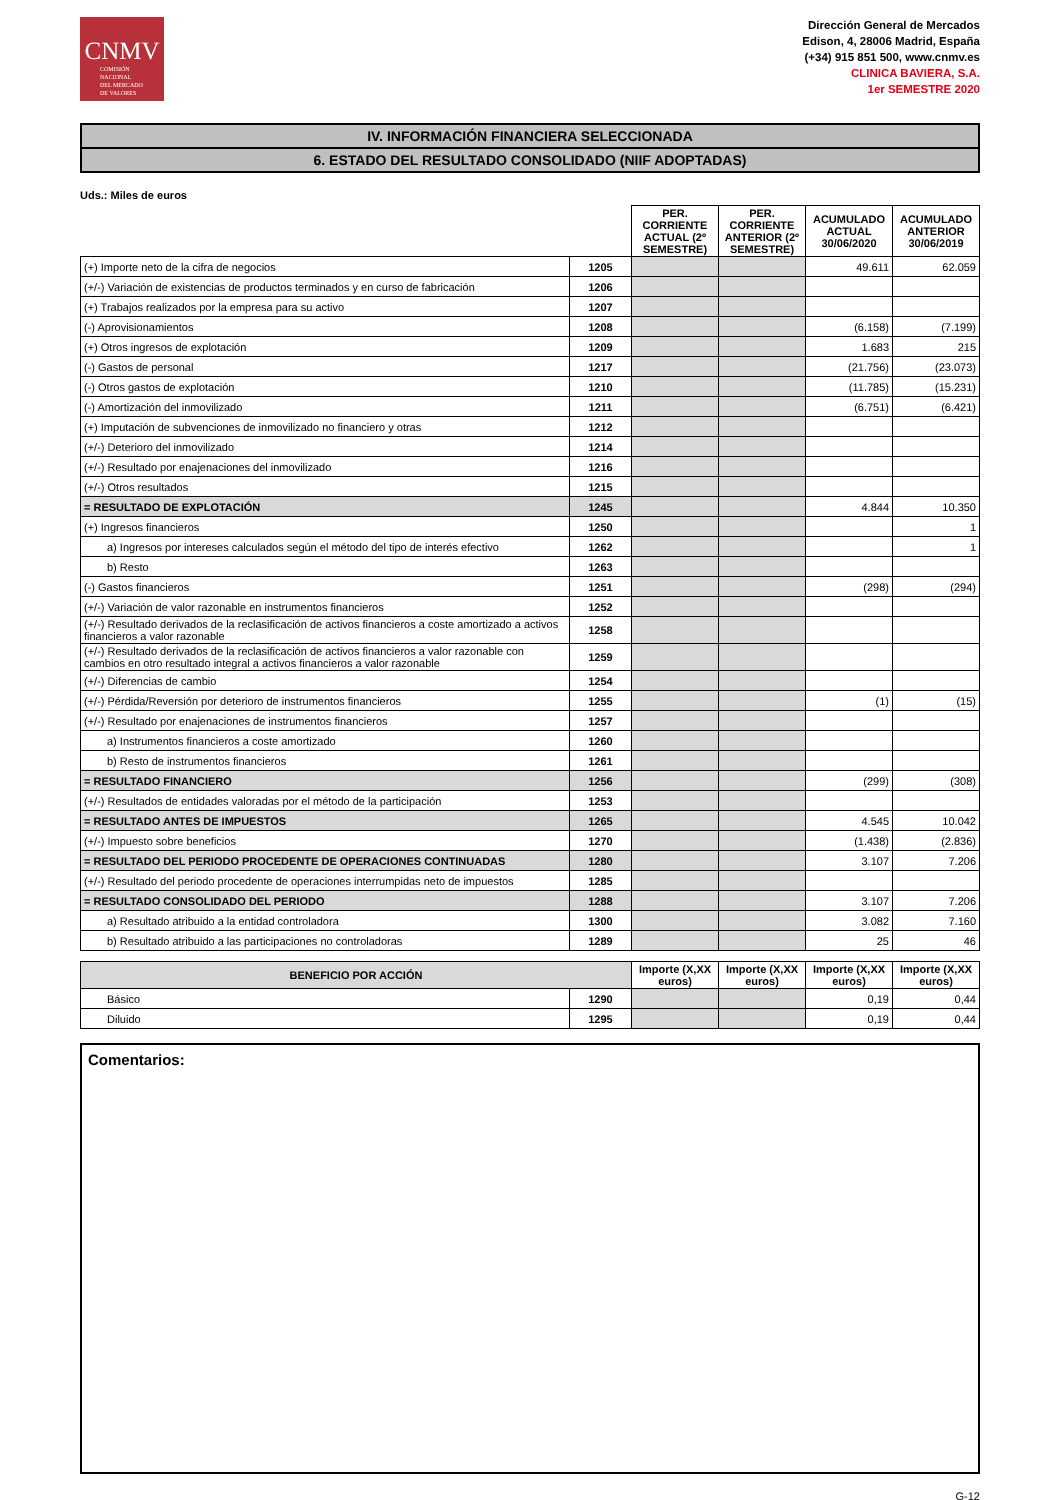CNMV
COMISIÓN
NACIONAL
DEL MERCADO
DE VALORES
Dirección General de Mercados
Edison, 4, 28006 Madrid, España
(+34) 915 851 500, www.cnmv.es
CLINICA BAVIERA, S.A.
1er SEMESTRE 2020
IV. INFORMACIÓN FINANCIERA SELECCIONADA
6. ESTADO DEL RESULTADO CONSOLIDADO (NIIF ADOPTADAS)
Uds.: Miles de euros
| | | PER. CORRIENTE ACTUAL (2º SEMESTRE) | PER. CORRIENTE ANTERIOR (2º SEMESTRE) | ACUMULADO ACTUAL 30/06/2020 | ACUMULADO ANTERIOR 30/06/2019 |
| --- | --- | --- | --- | --- | --- |
| (+) Importe neto de la cifra de negocios | 1205 | | | 49.611 | 62.059 |
| (+/-) Variación de existencias de productos terminados y en curso de fabricación | 1206 | | | | |
| (+) Trabajos realizados por la empresa para su activo | 1207 | | | | |
| (-) Aprovisionamientos | 1208 | | | (6.158) | (7.199) |
| (+) Otros ingresos de explotación | 1209 | | | 1.683 | 215 |
| (-) Gastos de personal | 1217 | | | (21.756) | (23.073) |
| (-) Otros gastos de explotación | 1210 | | | (11.785) | (15.231) |
| (-) Amortización del inmovilizado | 1211 | | | (6.751) | (6.421) |
| (+) Imputación de subvenciones de inmovilizado no financiero y otras | 1212 | | | | |
| (+/-) Deterioro del inmovilizado | 1214 | | | | |
| (+/-) Resultado por enajenaciones del inmovilizado | 1216 | | | | |
| (+/-) Otros resultados | 1215 | | | | |
| = RESULTADO DE EXPLOTACIÓN | 1245 | | | 4.844 | 10.350 |
| (+) Ingresos financieros | 1250 | | | | 1 |
| a) Ingresos por intereses calculados según el método del tipo de interés efectivo | 1262 | | | | 1 |
| b) Resto | 1263 | | | | |
| (-) Gastos financieros | 1251 | | | (298) | (294) |
| (+/-) Variación de valor razonable en instrumentos financieros | 1252 | | | | |
| (+/-) Resultado derivados de la reclasificación de activos financieros a coste amortizado a activos financieros a valor razonable | 1258 | | | | |
| (+/-) Resultado derivados de la reclasificación de activos financieros a valor razonable con cambios en otro resultado integral a activos financieros a valor razonable | 1259 | | | | |
| (+/-) Diferencias de cambio | 1254 | | | | |
| (+/-) Pérdida/Reversión por deterioro de instrumentos financieros | 1255 | | | (1) | (15) |
| (+/-) Resultado por enajenaciones de instrumentos financieros | 1257 | | | | |
| a) Instrumentos financieros a coste amortizado | 1260 | | | | |
| b) Resto de instrumentos financieros | 1261 | | | | |
| = RESULTADO FINANCIERO | 1256 | | | (299) | (308) |
| (+/-) Resultados de entidades valoradas por el método de la participación | 1253 | | | | |
| = RESULTADO ANTES DE IMPUESTOS | 1265 | | | 4.545 | 10.042 |
| (+/-) Impuesto sobre beneficios | 1270 | | | (1.438) | (2.836) |
| = RESULTADO DEL PERIODO PROCEDENTE DE OPERACIONES CONTINUADAS | 1280 | | | 3.107 | 7.206 |
| (+/-) Resultado del periodo procedente de operaciones interrumpidas neto de impuestos | 1285 | | | | |
| = RESULTADO CONSOLIDADO DEL PERIODO | 1288 | | | 3.107 | 7.206 |
| a) Resultado atribuido a la entidad controladora | 1300 | | | 3.082 | 7.160 |
| b) Resultado atribuido a las participaciones no controladoras | 1289 | | | 25 | 46 |
| BENEFICIO POR ACCIÓN | | Importe (X,XX euros) | Importe (X,XX euros) | Importe (X,XX euros) | Importe (X,XX euros) |
| --- | --- | --- | --- | --- | --- |
| Básico | 1290 | | | 0,19 | 0,44 |
| Diluido | 1295 | | | 0,19 | 0,44 |
Comentarios:
G-12